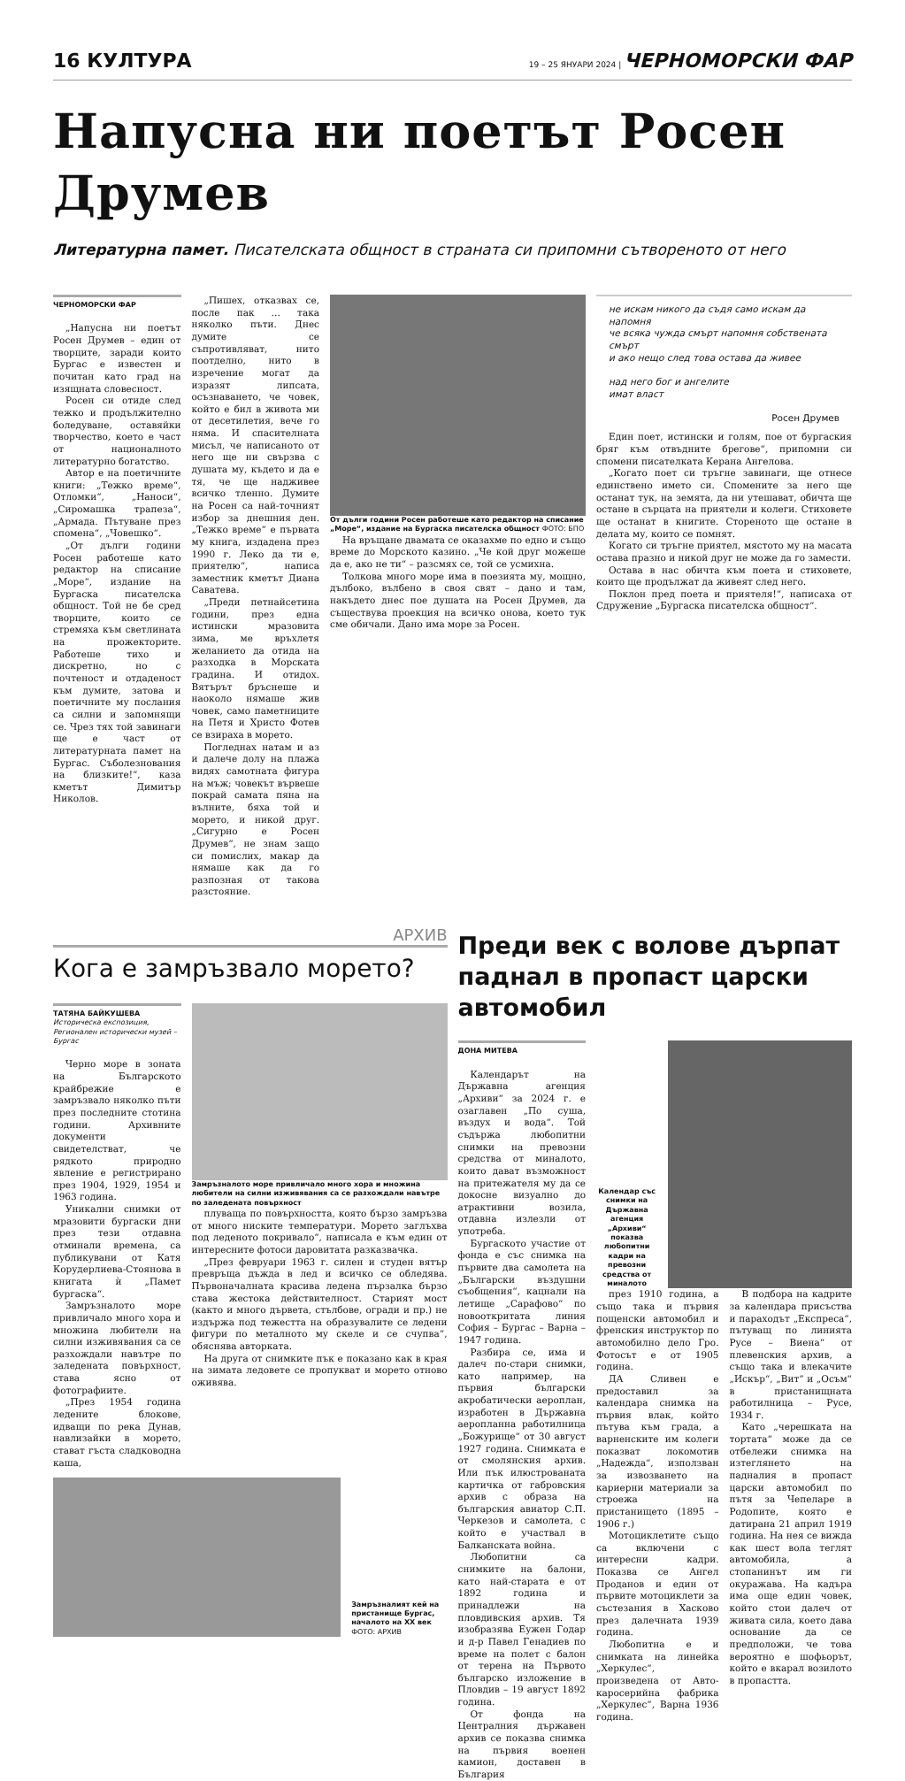16 КУЛТУРА 19 – 25 ЯНУАРИ 2024 | ЧЕРНОМОРСКИ ФАР
Напусна ни поетът Росен Друмев
Литературна памет. Писателската общност в страната си припомни сътвореното от него
ЧЕРНОМОРСКИ ФАР
„Напусна ни поетът Росен Друмев – един от творците, заради които Бургас е известен и почитан като град на изящната словесност.
Росен си отиде след тежко и продължително боледуване, оставяйки творчество, което е част от националното литературно богатство.
Автор е на поетичните книги: „Тежко време“, Отломки“, „Наноси“, „Сиромашка трапеза“, „Армада. Пътуване през спомена“, „Човешко“.
„От дълги години Росен работеше като редактор на списание „Море“, издание на Бургаска писателска общност. Той не бе сред творците, които се стремяха към светлината на прожекторите. Работеше тихо и дискретно, но с почтеност и отдаденост към думите, затова и поетичните му послания са силни и запомнящи се. Чрез тях той завинаги ще е част от литературната памет на Бургас. Съболезнования на близките!“, каза кметът Димитър Николов.
„Пишех, отказвах се, после пак … така няколко пъти. Днес думите се съпротивляват, нито поотделно, нито в изречение могат да изразят липсата, осъзнаването, че човек, който е бил в живота ми от десетилетия, вече го няма. И спасителната мисъл, че написаното от него ще ни свързва с душата му, където и да е тя, че ще надживее всичко тленно. Думите на Росен са най-точният избор за днешния ден. „Тежко време“ е първата му книга, издадена през 1990 г. Леко да ти е, приятелю“, написа заместник кметът Диана Саватева.
„Преди петнайсетина години, през една истински мразовита зима, ме връхлетя желанието да отида на разходка в Морската градина. И отидох. Вятърът бръснеше и наоколо нямаше жив човек, само паметниците на Петя и Христо Фотев се взираха в морето.
Погледнах натам и аз и далече долу на плажа видях самотната фигура на мъж; човекът вървеше покрай самата пяна на вълните, бяха той и морето, и никой друг. „Сигурно е Росен Друмев“, не знам защо си помислих, макар да нямаше как да го разпозная от такова разстояние.
От дълги години Росен работеше като редактор на списание „Море“, издание на Бургаска писателска общност ФОТО: БПО
На връщане двамата се оказахме по едно и също време до Морското казино. „Че кой друг можеше да е, ако не ти“ – разсмях се, той се усмихна.
Толкова много море има в поезията му, мощно, дълбоко, вълбено в своя свят – дано и там, накъдето днес пое душата на Росен Друмев, да съществува проекция на всичко онова, което тук сме обичали. Дано има море за Росен.
не искам никого да съдя само искам да напомня
че всяка чужда смърт напомня собствената смърт
и ако нещо след това остава да живее
над него бог и ангелите
имат власт
Росен Друмев
Един поет, истински и голям, пое от бургаския бряг към отвъдните брегове“, припомни си спомени писателката Керана Ангелова.
„Когато поет си тръгне завинаги, ще отнесе единствено името си. Спомените за него ще останат тук, на земята, да ни утешават, обичта ще остане в сърцата на приятели и колеги. Стиховете ще останат в книгите. Стореното ще остане в делата му, които се помнят.
Когато си тръгне приятел, мястото му на масата остава празно и никой друг не може да го замести.
Остава в нас обичта към поета и стиховете, които ще продължат да живеят след него.
Поклон пред поета и приятеля!“, написаха от Сдружение „Бургаска писателска общност“.
АРХИВ
Кога е замръзвало морето?
ТАТЯНА БАЙКУШЕВА
Историческа експозиция, Регионален исторически музей – Бургас
Черно море в зоната на Българското крайбрежие е замръзвало няколко пъти през последните стотина години. Архивните документи свидетелстват, че рядкото природно явление е регистрирано през 1904, 1929, 1954 и 1963 година.
Уникални снимки от мразовити бургаски дни през тези отдавна отминали времена, са публикувани от Катя Корудерлиева-Стоянова в книгата ѝ „Памет бургаска“.
Замръзналото море привличало много хора и множина любители на силни изживявания са се разхождали навътре по заледената повърхност, става ясно от фотографиите.
„През 1954 година ледените блокове, идващи по река Дунав, навлизайки в морето, стават гъста сладководна каша,
Замръзналото море привличало много хора и множина любители на силни изживявания са се разхождали навътре по заледената повърхност
плуваща по повърхността, която бързо замръзва от много ниските температури. Морето заглъхва под леденото покривало“, написала е към един от интересните фотоси даровитата разказвачка.
„През февруари 1963 г. силен и студен вятър превръща дъжда в лед и всичко се обледява. Първоначалната красива ледена пързалка бързо става жестока действителност. Старият мост (както и много дървета, стълбове, огради и пр.) не издържа под тежестта на образувалите се ледени фигури по металното му скеле и се счупва“, обяснява авторката.
На друга от снимките пък е показано как в края на зимата ледовете се пропукват и морето отново оживява.
Замръзналият кей на пристанище Бургас, началото на XX век ФОТО: АРХИВ
Преди век с волове дърпат паднал в пропаст царски автомобил
ДОНА МИТЕВА
Календарът на Държавна агенция „Архиви“ за 2024 г. е озаглавен „По суша, въздух и вода“. Той съдържа любопитни снимки на превозни средства от миналото, които дават възможност на притежателя му да се докосне визуално до атрактивни возила, отдавна излезли от употреба.
Бургаското участие от фонда е със снимка на първите два самолета на „Български въздушни съобщения“, кацнали на летище „Сарафово“ по новооткритата линия София – Бургас – Варна – 1947 година.
Разбира се, има и далеч по-стари снимки, като например, на първия български акробатически аероплан, изработен в Държавна аеропланна работилница „Божурище“ от 30 август 1927 година. Снимката е от смолянския архив. Или пък илюстрованата картичка от габровския архив с образа на българския авиатор С.П. Черкезов и самолета, с който е участвал в Балканската война.
Любопитни са снимките на балони, като най-старата е от 1892 година и принадлежи на пловдивския архив. Тя изобразява Еужен Годар и д-р Павел Генадиев по време на полет с балон от терена на Първото българско изложение в Пловдив – 19 август 1892 година.
От фонда на Централния държавен архив се показва снимка на първия военен камион, доставен в България
Календар със снимки на Държавна агенция „Архиви“ показва любопитни кадри на превозни средства от миналото
през 1910 година, а също така и първия пощенски автомобил и френския инструктор по автомобилно дело Гро. Фотосът е от 1905 година.
ДА Сливен е предоставил за календара снимка на първия влак, който пътува към града, а варненските им колеги показват локомотив „Надежда“, използван за извозването на кариерни материали за строежа на пристанището (1895 – 1906 г.)
Мотоциклетите също са включени с интересни кадри. Показва се Ангел Проданов и един от първите мотоциклети за състезания в Хасково през далечната 1939 година.
Любопитна е и снимката на линейка „Херкулес“, произведена от Авто-каросерийна фабрика „Херкулес“, Варна 1936 година.
В подбора на кадрите за календара присъства и параходът „Експреса“, пътуващ по линията Русе – Виена“ от плевенския архив, а също така и влекачите „Искър“, „Вит“ и „Осъм“ в пристанищната работилница – Русе, 1934 г.
Като „черешката на тортата“ може да се отбележи снимка на изтеглянето на падналия в пропаст царски автомобил по пътя за Чепеларе в Родопите, която е датирана 21 април 1919 година. На нея се вижда как шест вола теглят автомобила, а стопанинът им ги окуражава. На кадъра има още един човек, който стои далеч от живата сила, което дава основание да се предположи, че това вероятно е шофьорът, който е вкарал возилото в пропастта.